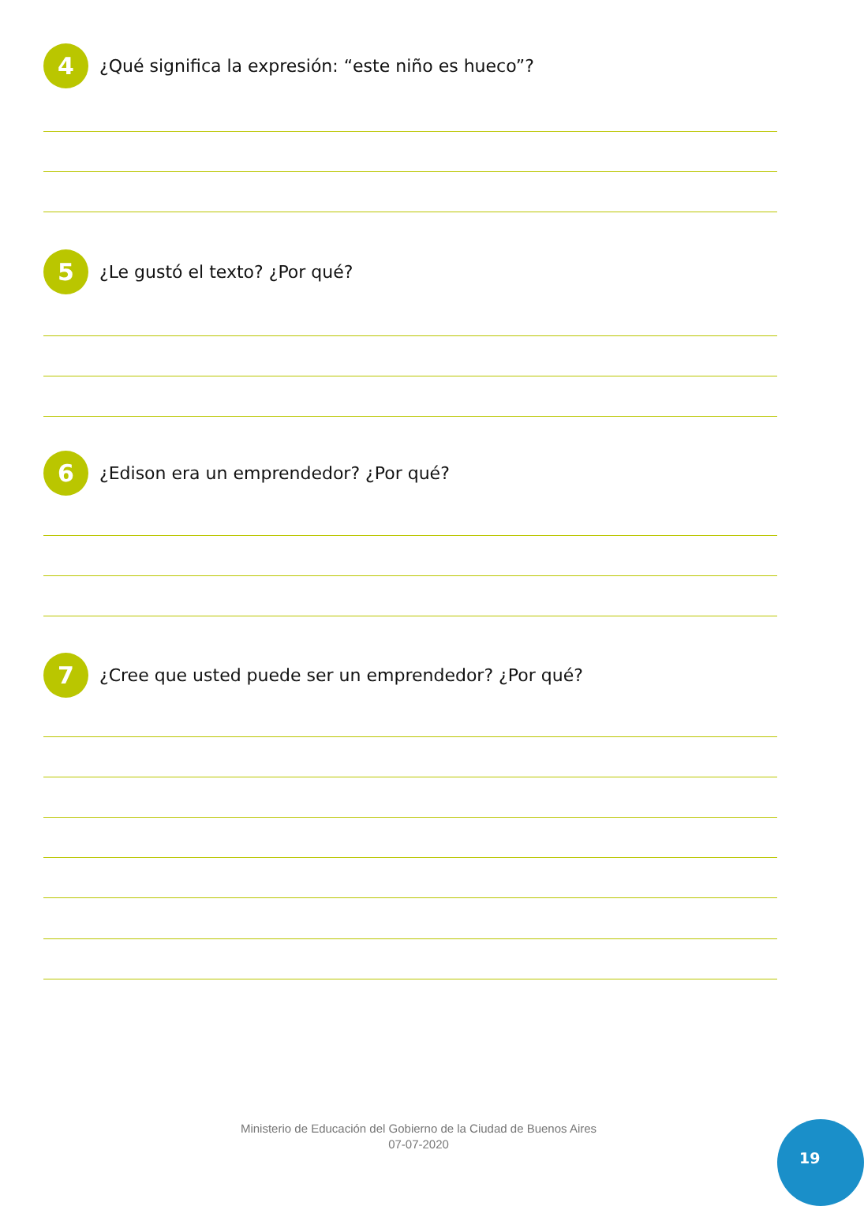4
¿Qué significa la expresión: “este niño es hueco”?
5
¿Le gustó el texto? ¿Por qué?
6
¿Edison era un emprendedor? ¿Por qué?
7
¿Cree que usted puede ser un emprendedor? ¿Por qué?
Ministerio de Educación del Gobierno de la Ciudad de Buenos Aires
07-07-2020
19